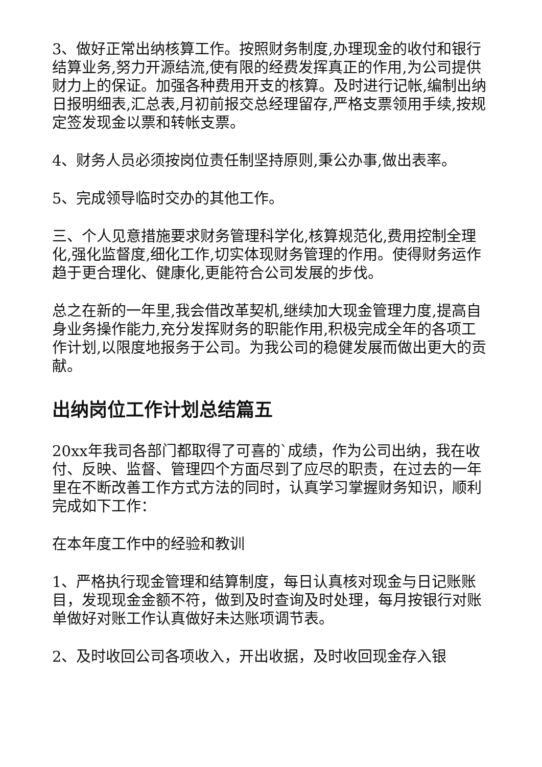3、做好正常出纳核算工作。按照财务制度,办理现金的收付和银行结算业务,努力开源结流,使有限的经费发挥真正的作用,为公司提供财力上的保证。加强各种费用开支的核算。及时进行记帐,编制出纳日报明细表,汇总表,月初前报交总经理留存,严格支票领用手续,按规定签发现金以票和转帐支票。
4、财务人员必须按岗位责任制坚持原则,秉公办事,做出表率。
5、完成领导临时交办的其他工作。
三、个人见意措施要求财务管理科学化,核算规范化,费用控制全理化,强化监督度,细化工作,切实体现财务管理的作用。使得财务运作趋于更合理化、健康化,更能符合公司发展的步伐。
总之在新的一年里,我会借改革契机,继续加大现金管理力度,提高自身业务操作能力,充分发挥财务的职能作用,积极完成全年的各项工作计划,以限度地报务于公司。为我公司的稳健发展而做出更大的贡献。
出纳岗位工作计划总结篇五
20xx年我司各部门都取得了可喜的`成绩，作为公司出纳，我在收付、反映、监督、管理四个方面尽到了应尽的职责，在过去的一年里在不断改善工作方式方法的同时，认真学习掌握财务知识，顺利完成如下工作：
在本年度工作中的经验和教训
1、严格执行现金管理和结算制度，每日认真核对现金与日记账账目，发现现金金额不符，做到及时查询及时处理，每月按银行对账单做好对账工作认真做好未达账项调节表。
2、及时收回公司各项收入，开出收据，及时收回现金存入银